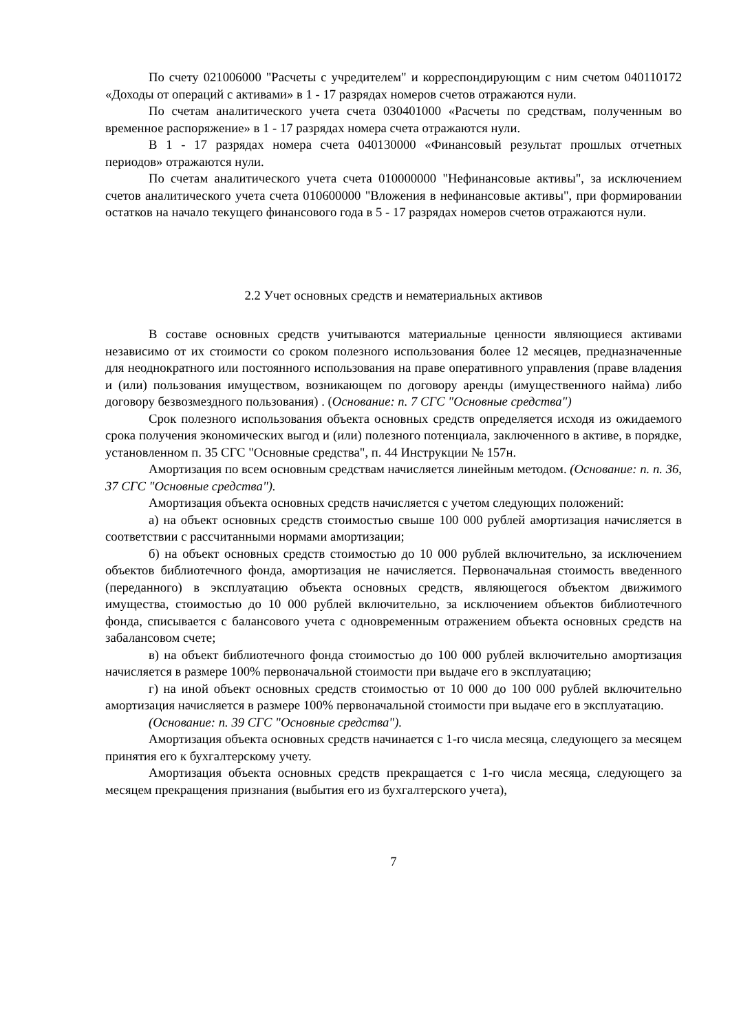По счету 021006000 "Расчеты с учредителем" и корреспондирующим с ним счетом 040110172 «Доходы от операций с активами» в 1 - 17 разрядах номеров счетов отражаются нули.
По счетам аналитического учета счета 030401000 «Расчеты по средствам, полученным во временное распоряжение» в 1 - 17 разрядах номера счета отражаются нули.
В 1 - 17 разрядах номера счета 040130000 «Финансовый результат прошлых отчетных периодов» отражаются нули.
По счетам аналитического учета счета 010000000 "Нефинансовые активы", за исключением счетов аналитического учета счета 010600000 "Вложения в нефинансовые активы", при формировании остатков на начало текущего финансового года в 5 - 17 разрядах номеров счетов отражаются нули.
2.2 Учет основных средств и нематериальных активов
В составе основных средств учитываются материальные ценности являющиеся активами независимо от их стоимости со сроком полезного использования более 12 месяцев, предназначенные для неоднократного или постоянного использования на праве оперативного управления (праве владения и (или) пользования имуществом, возникающем по договору аренды (имущественного найма) либо договору безвозмездного пользования) . (Основание: п. 7 СГС "Основные средства")
Срок полезного использования объекта основных средств определяется исходя из ожидаемого срока получения экономических выгод и (или) полезного потенциала, заключенного в активе, в порядке, установленном п. 35 СГС "Основные средства", п. 44 Инструкции № 157н.
Амортизация по всем основным средствам начисляется линейным методом. (Основание: п. п. 36, 37 СГС "Основные средства").
Амортизация объекта основных средств начисляется с учетом следующих положений:
а) на объект основных средств стоимостью свыше 100 000 рублей амортизация начисляется в соответствии с рассчитанными нормами амортизации;
б) на объект основных средств стоимостью до 10 000 рублей включительно, за исключением объектов библиотечного фонда, амортизация не начисляется. Первоначальная стоимость введенного (переданного) в эксплуатацию объекта основных средств, являющегося объектом движимого имущества, стоимостью до 10 000 рублей включительно, за исключением объектов библиотечного фонда, списывается с балансового учета с одновременным отражением объекта основных средств на забалансовом счете;
в) на объект библиотечного фонда стоимостью до 100 000 рублей включительно амортизация начисляется в размере 100% первоначальной стоимости при выдаче его в эксплуатацию;
г) на иной объект основных средств стоимостью от 10 000 до 100 000 рублей включительно амортизация начисляется в размере 100% первоначальной стоимости при выдаче его в эксплуатацию.
(Основание: п. 39 СГС "Основные средства").
Амортизация объекта основных средств начинается с 1-го числа месяца, следующего за месяцем принятия его к бухгалтерскому учету.
Амортизация объекта основных средств прекращается с 1-го числа месяца, следующего за месяцем прекращения признания (выбытия его из бухгалтерского учета),
7